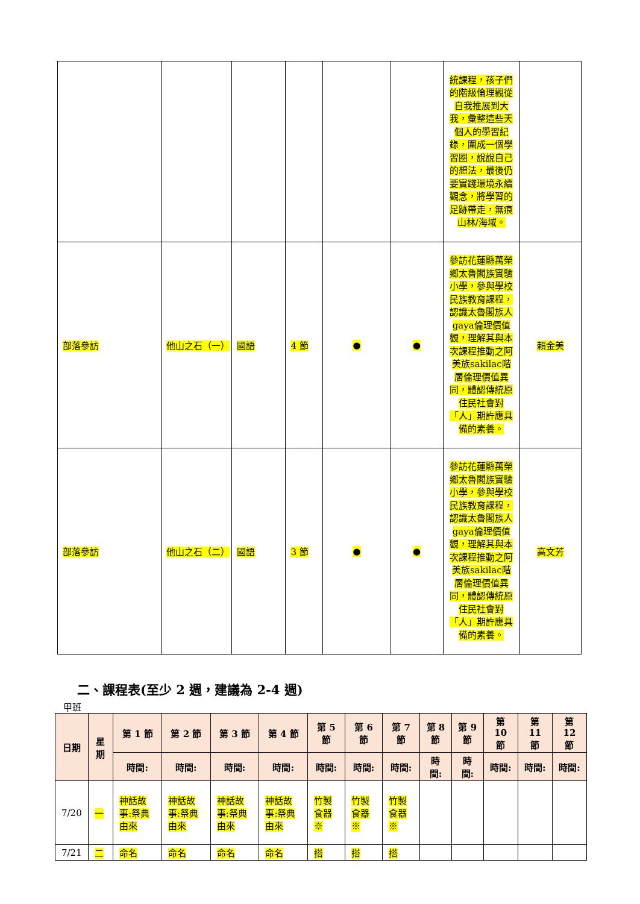| | | | | | | 統課程，孩子們的階級倫理觀從自我推展到大我，彙整這些天個人的學習紀錄，圍成一個學習圈，說說自己的想法，最後仍要實踐環境永續觀念，將學習的足跡帶走，無痕山林/海域。 | |
| 部落參訪 | 他山之石（一） | 國語 | 4 節 | ● | ● | 參訪花蓮縣萬榮鄉太魯閣族實驗小學，參與學校民族教育課程，認識太魯閣族人gaya倫理價值觀，理解其與本次課程推動之阿美族sakilac階層倫理價值異同，體認傳統原住民社會對「人」期許應具備的素養。 | 賴金美 |
| 部落參訪 | 他山之石（二） | 國語 | 3 節 | ● | ● | 參訪花蓮縣萬榮鄉太魯閣族實驗小學，參與學校民族教育課程，認識太魯閣族人gaya倫理價值觀，理解其與本次課程推動之阿美族sakilac階層倫理價值異同，體認傳統原住民社會對「人」期許應具備的素養。 | 高文芳 |
二、課程表(至少 2 週，建議為 2-4 週)
甲班
| 日期 | 星期 | 第 1 節 | 第 2 節 | 第 3 節 | 第 4 節 | 第 5 節 | 第 6 節 | 第 7 節 | 第 8 節 | 第 9 節 | 第 10 節 | 第 11 節 | 第 12 節 |
| --- | --- | --- | --- | --- | --- | --- | --- | --- | --- | --- | --- | --- | --- |
| | | 時間: | 時間: | 時間: | 時間: | 時間: | 時間: | 時間: | 時間: | 時間: | 時間: | 時間: | 時間: |
| 7/20 | 一 | 神話故事:祭典由來 | 神話故事:祭典由來 | 神話故事:祭典由來 | 神話故事:祭典由來 | 竹製食器※ | 竹製食器※ | 竹製食器※ | | | | | |
| 7/21 | 二 | 命名 | 命名 | 命名 | 命名 | 搭 | 搭 | 搭 | | | | | |